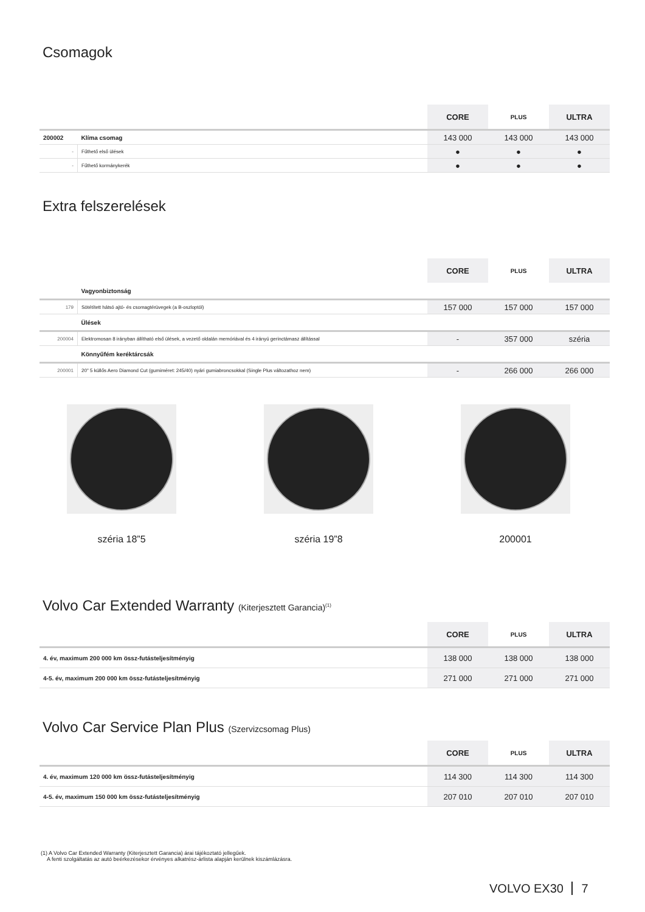Csomagok
| | | CORE | PLUS | ULTRA |
| --- | --- | --- | --- | --- |
| 200002 | Klíma csomag | 143 000 | 143 000 | 143 000 |
| - | Fűthető első ülések | ● | ● | ● |
| - | Fűthető kormánykerék | ● | ● | ● |
Extra felszerelések
| | | CORE | PLUS | ULTRA |
| --- | --- | --- | --- | --- |
| | Vagyonbiztonság | | | |
| 179 | Sötétített hátsó ajtó- és csomagtérüvegek (a B-oszloptól) | 157 000 | 157 000 | 157 000 |
| | Ülések | | | |
| 200004 | Elektromosan 8 irányban állítható első ülések, a vezető oldalán memóriával és 4 irányú gerinctámasz állítással | - | 357 000 | széria |
| | Könnyűfém keréktárcsák | | | |
| 200001 | 20" 5 küllős Aero Diamond Cut (gumiméret: 245/40) nyári gumiabroncsokkal (Single Plus változathoz nem) | - | 266 000 | 266 000 |
széria 18”5 széria 19”8 200001
Volvo Car Extended Warranty (Kiterjesztett Garancia)<sup>(1)</sup>
| | CORE | PLUS | ULTRA |
| --- | --- | --- | --- |
| 4. év, maximum 200 000 km össz-futásteljesítményig | 138 000 | 138 000 | 138 000 |
| 4-5. év, maximum 200 000 km össz-futásteljesítményig | 271 000 | 271 000 | 271 000 |
Volvo Car Service Plan Plus (Szervizcsomag Plus)
| | CORE | PLUS | ULTRA |
| --- | --- | --- | --- |
| 4. év, maximum 120 000 km össz-futásteljesítményig | 114 300 | 114 300 | 114 300 |
| 4-5. év, maximum 150 000 km össz-futásteljesítményig | 207 010 | 207 010 | 207 010 |
(1) A Volvo Car Extended Warranty (Kiterjesztett Garancia) árai tájékoztató jellegűek.
A fenti szolgáltatás az autó beérkezésekor érvényes alkatrész-árlista alapján kerülnek kiszámlázásra.
VOLVO EX30 7